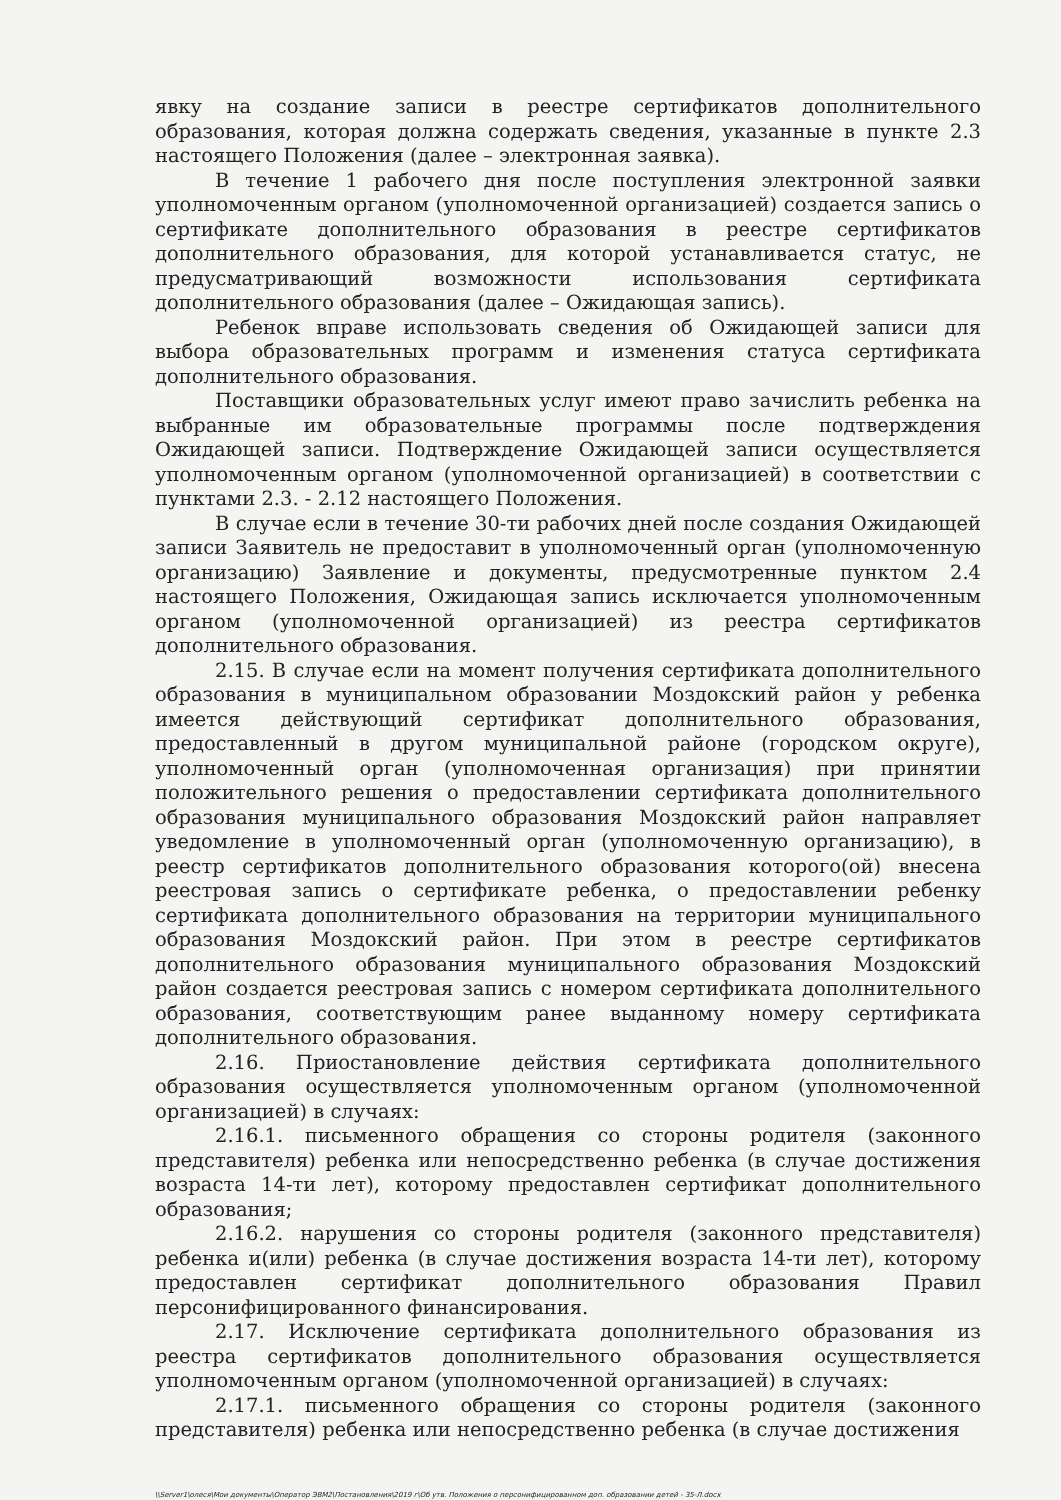явку на создание записи в реестре сертификатов дополнительного образования, которая должна содержать сведения, указанные в пункте 2.3 настоящего Положения (далее – электронная заявка).
В течение 1 рабочего дня после поступления электронной заявки уполномоченным органом (уполномоченной организацией) создается запись о сертификате дополнительного образования в реестре сертификатов дополнительного образования, для которой устанавливается статус, не предусматривающий возможности использования сертификата дополнительного образования (далее – Ожидающая запись).
Ребенок вправе использовать сведения об Ожидающей записи для выбора образовательных программ и изменения статуса сертификата дополнительного образования.
Поставщики образовательных услуг имеют право зачислить ребенка на выбранные им образовательные программы после подтверждения Ожидающей записи. Подтверждение Ожидающей записи осуществляется уполномоченным органом (уполномоченной организацией) в соответствии с пунктами 2.3. - 2.12 настоящего Положения.
В случае если в течение 30-ти рабочих дней после создания Ожидающей записи Заявитель не предоставит в уполномоченный орган (уполномоченную организацию) Заявление и документы, предусмотренные пунктом 2.4 настоящего Положения, Ожидающая запись исключается уполномоченным органом (уполномоченной организацией) из реестра сертификатов дополнительного образования.
2.15. В случае если на момент получения сертификата дополнительного образования в муниципальном образовании Моздокский район у ребенка имеется действующий сертификат дополнительного образования, предоставленный в другом муниципальной районе (городском округе), уполномоченный орган (уполномоченная организация) при принятии положительного решения о предоставлении сертификата дополнительного образования муниципального образования Моздокский район направляет уведомление в уполномоченный орган (уполномоченную организацию), в реестр сертификатов дополнительного образования которого(ой) внесена реестровая запись о сертификате ребенка, о предоставлении ребенку сертификата дополнительного образования на территории муниципального образования Моздокский район. При этом в реестре сертификатов дополнительного образования муниципального образования Моздокский район создается реестровая запись с номером сертификата дополнительного образования, соответствующим ранее выданному номеру сертификата дополнительного образования.
2.16. Приостановление действия сертификата дополнительного образования осуществляется уполномоченным органом (уполномоченной организацией) в случаях:
2.16.1. письменного обращения со стороны родителя (законного представителя) ребенка или непосредственно ребенка (в случае достижения возраста 14-ти лет), которому предоставлен сертификат дополнительного образования;
2.16.2. нарушения со стороны родителя (законного представителя) ребенка и(или) ребенка (в случае достижения возраста 14-ти лет), которому предоставлен сертификат дополнительного образования Правил персонифицированного финансирования.
2.17. Исключение сертификата дополнительного образования из реестра сертификатов дополнительного образования осуществляется уполномоченным органом (уполномоченной организацией) в случаях:
2.17.1. письменного обращения со стороны родителя (законного представителя) ребенка или непосредственно ребенка (в случае достижения
\\Server1\олеся\Мои документы\Оператор ЭВМ2\Постановления\2019 г\Об утв. Положения о персонифицированном доп. образовании детей - 35-Л.docx